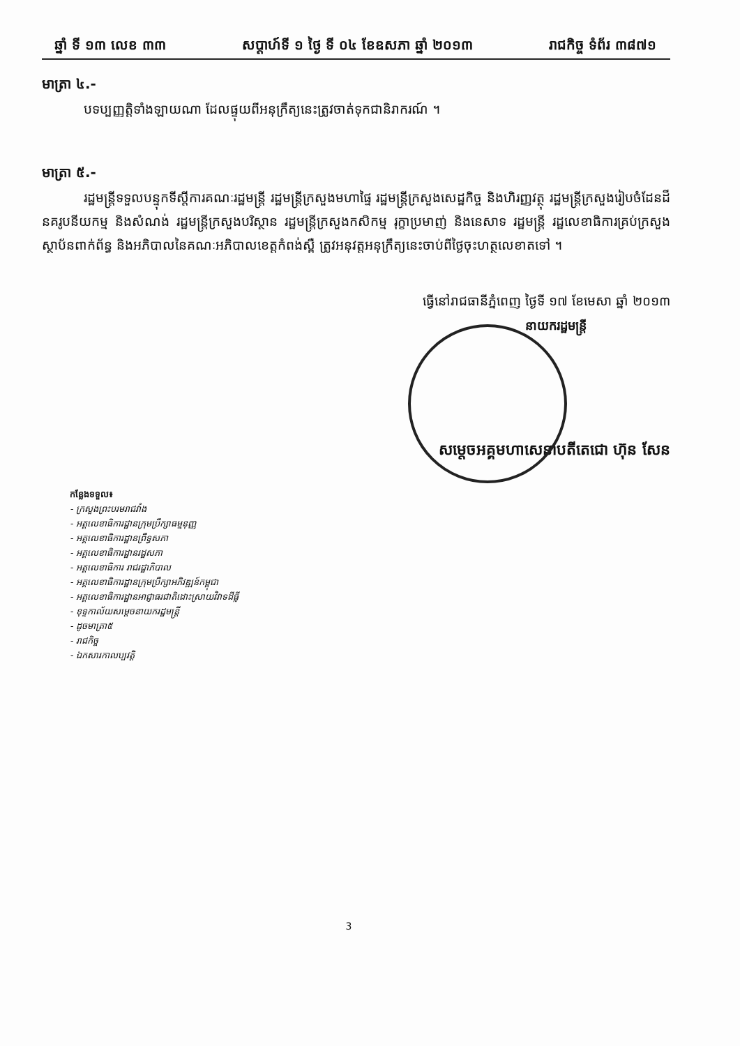ឆ្នាំ ទី ១៣ លេខ ៣៣ សប្តាហ៍ទី ១ ថ្ងៃ ទី ០៤ ខែឧសភា ឆ្នាំ ២០១៣ រាជកិច្ច ទំព័រ ៣៨៧១
មាត្រា ៤.-
បទប្បញ្ញត្តិទាំងឡាយណា ដែលផ្ទុយពីអនុក្រឹត្យនេះត្រូវចាត់ទុកជានិរាករណ៍ ។
មាត្រា ៥.-
រដ្ឋមន្ត្រីទទួលបន្ទុកទីស្តីការគណៈរដ្ឋមន្ត្រី រដ្ឋមន្ត្រីក្រសួងមហាផ្ទៃ រដ្ឋមន្ត្រីក្រសួងសេដ្ឋកិច្ច និងហិរញ្ញវត្ថុ រដ្ឋមន្ត្រីក្រសួងរៀបចំដែនដី នគរូបនីយកម្ម និងសំណង់ រដ្ឋមន្ត្រីក្រសួងបរិស្ថាន រដ្ឋមន្ត្រីក្រសួងកសិកម្ម រុក្ខាប្រមាញ់ និងនេសាទ រដ្ឋមន្ត្រី រដ្ឋលេខាធិការគ្រប់ក្រសួង ស្ថាប័នពាក់ព័ន្ធ និងអភិបាលនៃគណៈអភិបាលខេត្តកំពង់ស្ពឺ ត្រូវអនុវត្តអនុក្រឹត្យនេះចាប់ពីថ្ងៃចុះហត្ថលេខាតទៅ ។
ធ្វើនៅរាជធានីភ្នំពេញ ថ្ងៃទី ១៧ ខែមេសា ឆ្នាំ ២០១៣
នាយករដ្ឋមន្ត្រី
សម្តេចអគ្គមហាសេនាបតីតេជោ ហ៊ុន សែន
កន្លែងទទួល៖
- ក្រសួងព្រះបរមរាជវាំង
- អគ្គលេខាធិការដ្ឋានក្រុមប្រឹក្សាធម្មនុញ្ញ
- អគ្គលេខាធិការដ្ឋានព្រឹទ្ធសភា
- អគ្គលេខាធិការដ្ឋានរដ្ឋសភា
- អគ្គលេខាធិការ រាជរដ្ឋាភិបាល
- អគ្គលេខាធិការដ្ឋានក្រុមប្រឹក្សាអភិវឌ្ឍន៍កម្ពុជា
- អគ្គលេខាធិការដ្ឋានអាជ្ញាធរជាតិដោះស្រាយវិវាទដីធ្លី
- ខុទ្ទកាល័យសម្តេចនាយករដ្ឋមន្ត្រី
- ដូចមាត្រា៥
- រាជកិច្ច
- ឯកសារកាលប្បវត្តិ
3